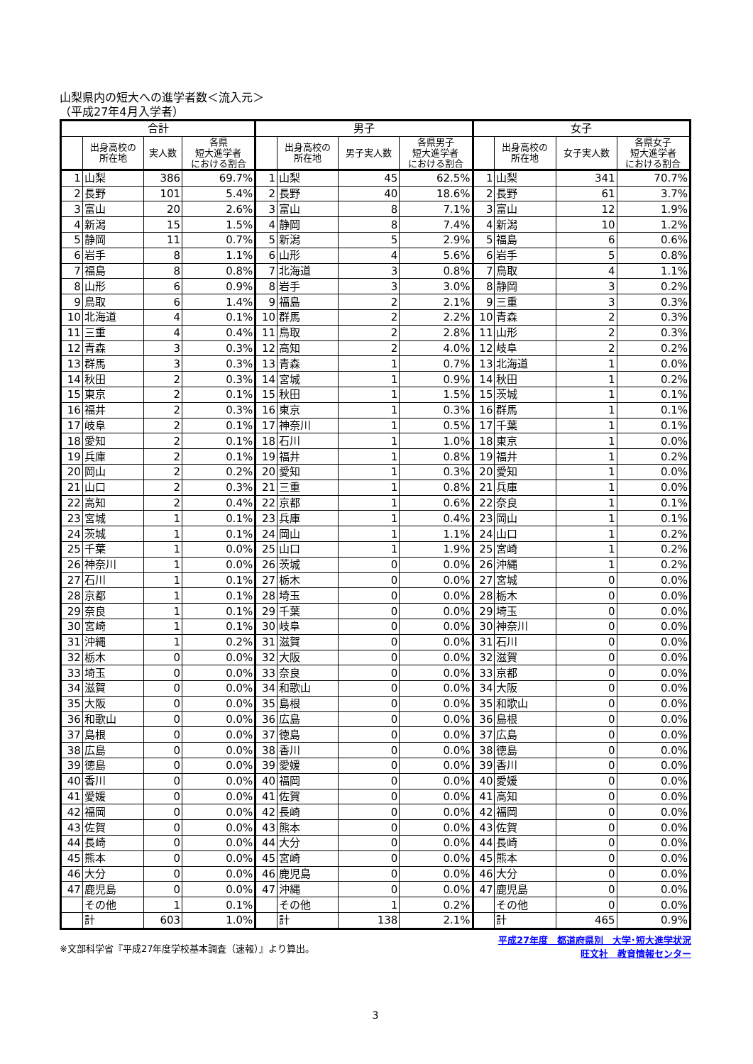山梨県内の短大への進学者数＜流入元＞
（平成27年4月入学者）
| 合計 | | | | 男子 | | | | 女子 | | | |
| --- | --- | --- | --- | --- | --- | --- | --- | --- | --- | --- | --- |
| | 出身高校の 所在地 | 実人数 | 各県 短大進学者 における割合 | | 出身高校の 所在地 | 男子実人数 | 各県男子 短大進学者 における割合 | | 出身高校の 所在地 | 女子実人数 | 各県女子 短大進学者 における割合 |
| 1 | 山梨 | 386 | 69.7% | 1 | 山梨 | 45 | 62.5% | 1 | 山梨 | 341 | 70.7% |
| 2 | 長野 | 101 | 5.4% | 2 | 長野 | 40 | 18.6% | 2 | 長野 | 61 | 3.7% |
| 3 | 富山 | 20 | 2.6% | 3 | 富山 | 8 | 7.1% | 3 | 富山 | 12 | 1.9% |
| 4 | 新潟 | 15 | 1.5% | 4 | 静岡 | 8 | 7.4% | 4 | 新潟 | 10 | 1.2% |
| 5 | 静岡 | 11 | 0.7% | 5 | 新潟 | 5 | 2.9% | 5 | 福島 | 6 | 0.6% |
| 6 | 岩手 | 8 | 1.1% | 6 | 山形 | 4 | 5.6% | 6 | 岩手 | 5 | 0.8% |
| 7 | 福島 | 8 | 0.8% | 7 | 北海道 | 3 | 0.8% | 7 | 鳥取 | 4 | 1.1% |
| 8 | 山形 | 6 | 0.9% | 8 | 岩手 | 3 | 3.0% | 8 | 静岡 | 3 | 0.2% |
| 9 | 鳥取 | 6 | 1.4% | 9 | 福島 | 2 | 2.1% | 9 | 三重 | 3 | 0.3% |
| 10 | 北海道 | 4 | 0.1% | 10 | 群馬 | 2 | 2.2% | 10 | 青森 | 2 | 0.3% |
| 11 | 三重 | 4 | 0.4% | 11 | 鳥取 | 2 | 2.8% | 11 | 山形 | 2 | 0.3% |
| 12 | 青森 | 3 | 0.3% | 12 | 高知 | 2 | 4.0% | 12 | 岐阜 | 2 | 0.2% |
| 13 | 群馬 | 3 | 0.3% | 13 | 青森 | 1 | 0.7% | 13 | 北海道 | 1 | 0.0% |
| 14 | 秋田 | 2 | 0.3% | 14 | 宮城 | 1 | 0.9% | 14 | 秋田 | 1 | 0.2% |
| 15 | 東京 | 2 | 0.1% | 15 | 秋田 | 1 | 1.5% | 15 | 茨城 | 1 | 0.1% |
| 16 | 福井 | 2 | 0.3% | 16 | 東京 | 1 | 0.3% | 16 | 群馬 | 1 | 0.1% |
| 17 | 岐阜 | 2 | 0.1% | 17 | 神奈川 | 1 | 0.5% | 17 | 千葉 | 1 | 0.1% |
| 18 | 愛知 | 2 | 0.1% | 18 | 石川 | 1 | 1.0% | 18 | 東京 | 1 | 0.0% |
| 19 | 兵庫 | 2 | 0.1% | 19 | 福井 | 1 | 0.8% | 19 | 福井 | 1 | 0.2% |
| 20 | 岡山 | 2 | 0.2% | 20 | 愛知 | 1 | 0.3% | 20 | 愛知 | 1 | 0.0% |
| 21 | 山口 | 2 | 0.3% | 21 | 三重 | 1 | 0.8% | 21 | 兵庫 | 1 | 0.0% |
| 22 | 高知 | 2 | 0.4% | 22 | 京都 | 1 | 0.6% | 22 | 奈良 | 1 | 0.1% |
| 23 | 宮城 | 1 | 0.1% | 23 | 兵庫 | 1 | 0.4% | 23 | 岡山 | 1 | 0.1% |
| 24 | 茨城 | 1 | 0.1% | 24 | 岡山 | 1 | 1.1% | 24 | 山口 | 1 | 0.2% |
| 25 | 千葉 | 1 | 0.0% | 25 | 山口 | 1 | 1.9% | 25 | 宮崎 | 1 | 0.2% |
| 26 | 神奈川 | 1 | 0.0% | 26 | 茨城 | 0 | 0.0% | 26 | 沖縄 | 1 | 0.2% |
| 27 | 石川 | 1 | 0.1% | 27 | 栃木 | 0 | 0.0% | 27 | 宮城 | 0 | 0.0% |
| 28 | 京都 | 1 | 0.1% | 28 | 埼玉 | 0 | 0.0% | 28 | 栃木 | 0 | 0.0% |
| 29 | 奈良 | 1 | 0.1% | 29 | 千葉 | 0 | 0.0% | 29 | 埼玉 | 0 | 0.0% |
| 30 | 宮崎 | 1 | 0.1% | 30 | 岐阜 | 0 | 0.0% | 30 | 神奈川 | 0 | 0.0% |
| 31 | 沖縄 | 1 | 0.2% | 31 | 滋賀 | 0 | 0.0% | 31 | 石川 | 0 | 0.0% |
| 32 | 栃木 | 0 | 0.0% | 32 | 大阪 | 0 | 0.0% | 32 | 滋賀 | 0 | 0.0% |
| 33 | 埼玉 | 0 | 0.0% | 33 | 奈良 | 0 | 0.0% | 33 | 京都 | 0 | 0.0% |
| 34 | 滋賀 | 0 | 0.0% | 34 | 和歌山 | 0 | 0.0% | 34 | 大阪 | 0 | 0.0% |
| 35 | 大阪 | 0 | 0.0% | 35 | 島根 | 0 | 0.0% | 35 | 和歌山 | 0 | 0.0% |
| 36 | 和歌山 | 0 | 0.0% | 36 | 広島 | 0 | 0.0% | 36 | 島根 | 0 | 0.0% |
| 37 | 島根 | 0 | 0.0% | 37 | 徳島 | 0 | 0.0% | 37 | 広島 | 0 | 0.0% |
| 38 | 広島 | 0 | 0.0% | 38 | 香川 | 0 | 0.0% | 38 | 徳島 | 0 | 0.0% |
| 39 | 徳島 | 0 | 0.0% | 39 | 愛媛 | 0 | 0.0% | 39 | 香川 | 0 | 0.0% |
| 40 | 香川 | 0 | 0.0% | 40 | 福岡 | 0 | 0.0% | 40 | 愛媛 | 0 | 0.0% |
| 41 | 愛媛 | 0 | 0.0% | 41 | 佐賀 | 0 | 0.0% | 41 | 高知 | 0 | 0.0% |
| 42 | 福岡 | 0 | 0.0% | 42 | 長崎 | 0 | 0.0% | 42 | 福岡 | 0 | 0.0% |
| 43 | 佐賀 | 0 | 0.0% | 43 | 熊本 | 0 | 0.0% | 43 | 佐賀 | 0 | 0.0% |
| 44 | 長崎 | 0 | 0.0% | 44 | 大分 | 0 | 0.0% | 44 | 長崎 | 0 | 0.0% |
| 45 | 熊本 | 0 | 0.0% | 45 | 宮崎 | 0 | 0.0% | 45 | 熊本 | 0 | 0.0% |
| 46 | 大分 | 0 | 0.0% | 46 | 鹿児島 | 0 | 0.0% | 46 | 大分 | 0 | 0.0% |
| 47 | 鹿児島 | 0 | 0.0% | 47 | 沖縄 | 0 | 0.0% | 47 | 鹿児島 | 0 | 0.0% |
| | その他 | 1 | 0.1% | | その他 | 1 | 0.2% | | その他 | 0 | 0.0% |
| | 計 | 603 | 1.0% | | 計 | 138 | 2.1% | | 計 | 465 | 0.9% |
※文部科学省『平成27年度学校基本調査（速報）』より算出。
平成27年度　都道府県別　大学･短大進学状況
旺文社　教育情報センター
3